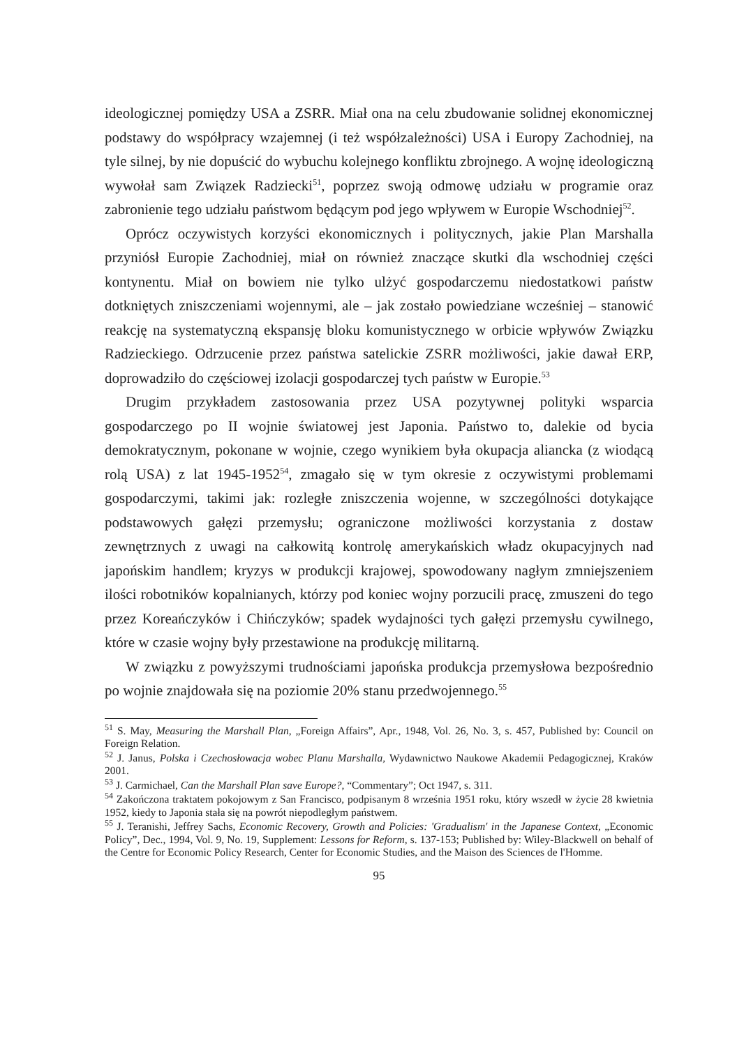ideologicznej pomiędzy USA a ZSRR. Miał ona na celu zbudowanie solidnej ekonomicznej podstawy do współpracy wzajemnej (i też współzależności) USA i Europy Zachodniej, na tyle silnej, by nie dopuścić do wybuchu kolejnego konfliktu zbrojnego. A wojnę ideologiczną wywołał sam Związek Radziecki<sup>51</sup>, poprzez swoją odmowę udziału w programie oraz zabronienie tego udziału państwom będącym pod jego wpływem w Europie Wschodniej<sup>52</sup>.
Oprócz oczywistych korzyści ekonomicznych i politycznych, jakie Plan Marshalla przyniósł Europie Zachodniej, miał on również znaczące skutki dla wschodniej części kontynentu. Miał on bowiem nie tylko ulżyć gospodarczemu niedostatkowi państw dotkniętych zniszczeniami wojennymi, ale – jak zostało powiedziane wcześniej – stanowić reakcję na systematyczną ekspansję bloku komunistycznego w orbicie wpływów Związku Radzieckiego. Odrzucenie przez państwa satelickie ZSRR możliwości, jakie dawał ERP, doprowadziło do częściowej izolacji gospodarczej tych państw w Europie.<sup>53</sup>
Drugim przykładem zastosowania przez USA pozytywnej polityki wsparcia gospodarczego po II wojnie światowej jest Japonia. Państwo to, dalekie od bycia demokratycznym, pokonane w wojnie, czego wynikiem była okupacja aliancka (z wiodącą rolą USA) z lat 1945-1952<sup>54</sup>, zmagało się w tym okresie z oczywistymi problemami gospodarczymi, takimi jak: rozległe zniszczenia wojenne, w szczególności dotykające podstawowych gałęzi przemysłu; ograniczone możliwości korzystania z dostaw zewnętrznych z uwagi na całkowitą kontrolę amerykańskich władz okupacyjnych nad japońskim handlem; kryzys w produkcji krajowej, spowodowany nagłym zmniejszeniem ilości robotników kopalnianych, którzy pod koniec wojny porzucili pracę, zmuszeni do tego przez Koreańczyków i Chińczyków; spadek wydajności tych gałęzi przemysłu cywilnego, które w czasie wojny były przestawione na produkcję militarną.
W związku z powyższymi trudnościami japońska produkcja przemysłowa bezpośrednio po wojnie znajdowała się na poziomie 20% stanu przedwojennego.<sup>55</sup>
<sup>51</sup> S. May, Measuring the Marshall Plan, „Foreign Affairs”, Apr., 1948, Vol. 26, No. 3, s. 457, Published by: Council on Foreign Relation.
<sup>52</sup> J. Janus, Polska i Czechosłowacja wobec Planu Marshalla, Wydawnictwo Naukowe Akademii Pedagogicznej, Kraków 2001.
<sup>53</sup> J. Carmichael, Can the Marshall Plan save Europe?, “Commentary”; Oct 1947, s. 311.
<sup>54</sup> Zakończona traktatem pokojowym z San Francisco, podpisanym 8 września 1951 roku, który wszedł w życie 28 kwietnia 1952, kiedy to Japonia stała się na powrót niepodległym państwem.
<sup>55</sup> J. Teranishi, Jeffrey Sachs, Economic Recovery, Growth and Policies: 'Gradualism' in the Japanese Context, „Economic Policy”, Dec., 1994, Vol. 9, No. 19, Supplement: Lessons for Reform, s. 137-153; Published by: Wiley-Blackwell on behalf of the Centre for Economic Policy Research, Center for Economic Studies, and the Maison des Sciences de l'Homme.
95